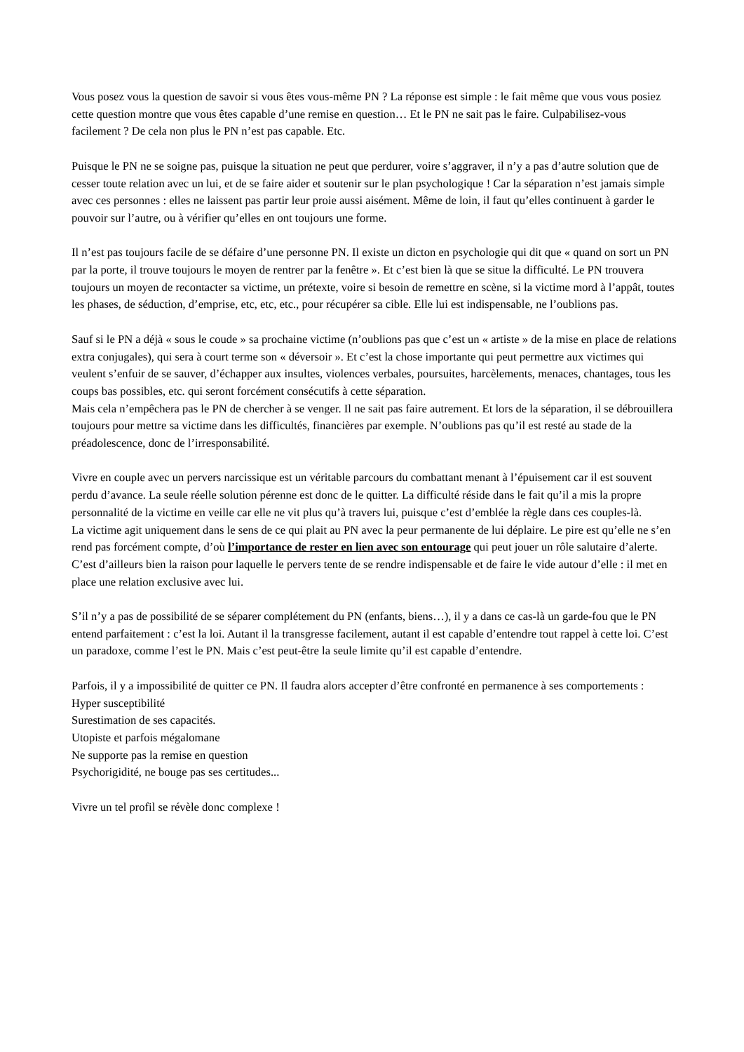Vous posez vous la question de savoir si vous êtes vous-même PN ? La réponse est simple : le fait même que vous vous posiez cette question montre que vous êtes capable d’une remise en question… Et le PN ne sait pas le faire. Culpabilisez-vous facilement ? De cela non plus le PN n’est pas capable. Etc.
Puisque le PN ne se soigne pas, puisque la situation ne peut que perdurer, voire s’aggraver, il n’y a pas d’autre solution que de cesser toute relation avec un lui, et de se faire aider et soutenir sur le plan psychologique ! Car la séparation n’est jamais simple avec ces personnes : elles ne laissent pas partir leur proie aussi aisément. Même de loin, il faut qu’elles continuent à garder le pouvoir sur l’autre, ou à vérifier qu’elles en ont toujours une forme.
Il n’est pas toujours facile de se défaire d’une personne PN. Il existe un dicton en psychologie qui dit que « quand on sort un PN par la porte, il trouve toujours le moyen de rentrer par la fenêtre ». Et c’est bien là que se situe la difficulté. Le PN trouvera toujours un moyen de recontacter sa victime, un prétexte, voire si besoin de remettre en scène, si la victime mord à l’appât, toutes les phases, de séduction, d’emprise, etc, etc, etc., pour récupérer sa cible. Elle lui est indispensable, ne l’oublions pas.
Sauf si le PN a déjà « sous le coude » sa prochaine victime (n’oublions pas que c’est un « artiste » de la mise en place de relations extra conjugales), qui sera à court terme son « déversoir ». Et c’est la chose importante qui peut permettre aux victimes qui veulent s’enfuir de se sauver, d’échapper aux insultes, violences verbales, poursuites, harcèlements, menaces, chantages, tous les coups bas possibles, etc. qui seront forcément consécutifs à cette séparation.
Mais cela n’empêchera pas le PN de chercher à se venger. Il ne sait pas faire autrement. Et lors de la séparation, il se débrouillera toujours pour mettre sa victime dans les difficultés, financières par exemple. N’oublions pas qu’il est resté au stade de la préadolescence, donc de l’irresponsabilité.
Vivre en couple avec un pervers narcissique est un véritable parcours du combattant menant à l’épuisement car il est souvent perdu d’avance. La seule réelle solution pérenne est donc de le quitter. La difficulté réside dans le fait qu’il a mis la propre personnalité de la victime en veille car elle ne vit plus qu’à travers lui, puisque c’est d’emblée la règle dans ces couples-là.
La victime agit uniquement dans le sens de ce qui plait au PN avec la peur permanente de lui déplaire. Le pire est qu’elle ne s’en rend pas forcément compte, d’où l’importance de rester en lien avec son entourage qui peut jouer un rôle salutaire d’alerte. C’est d’ailleurs bien la raison pour laquelle le pervers tente de se rendre indispensable et de faire le vide autour d’elle : il met en place une relation exclusive avec lui.
S’il n’y a pas de possibilité de se séparer complétement du PN (enfants, biens…), il y a dans ce cas-là un garde-fou que le PN entend parfaitement : c’est la loi. Autant il la transgresse facilement, autant il est capable d’entendre tout rappel à cette loi. C’est un paradoxe, comme l’est le PN. Mais c’est peut-être la seule limite qu’il est capable d’entendre.
Parfois, il y a impossibilité de quitter ce PN. Il faudra alors accepter d’être confronté en permanence à ses comportements :
Hyper susceptibilité
Surestimation de ses capacités.
Utopiste et parfois mégalomane
Ne supporte pas la remise en question
Psychorigidité, ne bouge pas ses certitudes...
Vivre un tel profil se révèle donc complexe !